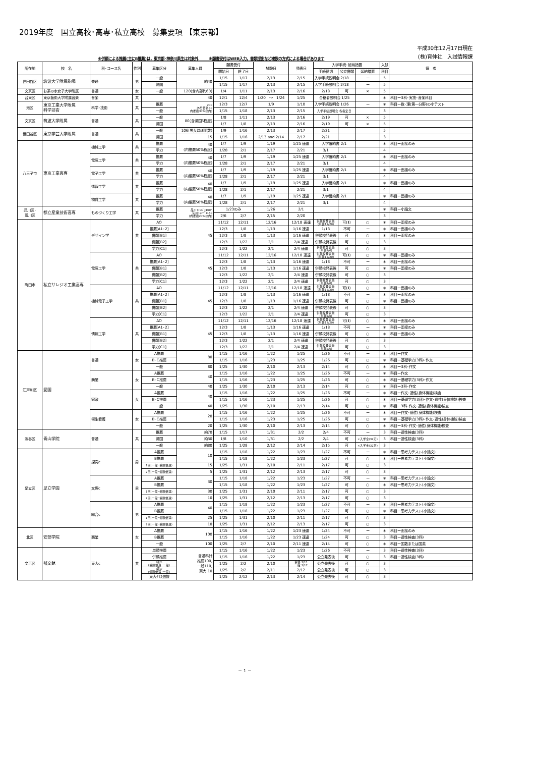2019年度　国立高校･高専･私立高校　募集要項 【東京都】
※併願による推薦(主にB推薦)は，東京都･神奈川県生は対象外　　　※願書受付はWEB入力，書類提出など複数の方式による場合があります
平成30年12月17日現在
(株)育伸社　入試情報課
| 所在地 | 校 名 | 科･コース名 | 性別 | 募集区分 | 募集人員 | 願書受付 | | 試験日 | 発表日 | 入学手続･延納措置 | | | 入試 | 備 考 |
| --- | --- | --- | --- | --- | --- | --- | --- | --- | --- | --- | --- | --- | --- | --- |
| | | | | | | 開始日 | 終了日 | | | 手続締切 | 公立併願 | 延納措置 | 科目 | |
| 世田谷区 | 筑波大学附属駒場 | 普通 | 男 | 一般 | 約40 | 1/15 | 1/17 | 2/13 | 2/15 | 入学手続説明会 2/18 | | ー | 5 | |
| | | | | 帰国 | | 1/15 | 1/17 | 2/13 | 2/15 | 入学手続説明会 2/18 | | ー | 5 | |
| 文京区 | お茶の水女子大学附属 | 普通 | 女 | 一般 | 120(含内部約60) | 1/4 | 1/11 | 2/13 | 2/16 | 2/18 | 可 | × | 5 | |
| 台東区 | 東京藝術大学附属音楽 | 音楽 | 共 | | 40 | 12/1 | 12/4 | 1/20 ～ 1/24 | 1/25 | 合格者説明会 1/25 | | | ＊ | 科目ー3科･実技･音楽科目 |
| 港区 | 東京工業大学附属 科学技術 | 科学･技術 | 共 | 推薦 | 200 (5分野各40 内推薦30%以内) | 12/3 | 12/7 | 1/9 | 1/10 | 入学手続説明会 1/26 | | ー | ＊ | 科目ー数･理(第一分野)の小テスト |
| | | | | 一般 | | 1/15 | 1/18 | 2/13 | 2/15 | 入学手続説明会 各指定日 | | | 3 | |
| 文京区 | 筑波大学附属 | 普通 | 共 | 一般 | 80(含帰国6程度) | 1/8 | 1/11 | 2/13 | 2/16 | 2/19 | 可 | × | 5 | |
| | | | | 帰国 | | 1/7 | 1/8 | 2/13 | 2/16 | 2/19 | 可 | × | 5 | |
| 世田谷区 | 東京学芸大学附属 | 普通 | 共 | 一般 | 106(男女ほぼ同数) | 1/9 | 1/16 | 2/13 | 2/17 | 2/21 | | | 5 | |
| | | | | 帰国 | 15 | 1/15 | 1/16 | 2/13 and 2/14 | 2/17 | 2/21 | | | 3 | |
| 八王子市 | 東京工業高専 | 機械工学 | 共 | 推薦 | 40 (内推薦50%程度) | 1/7 | 1/9 | 1/19 | 1/25 速達 | 入学確約書 2/1 | | | ＊ | 科目ー面接のみ |
| | | | | 学力 | | 1/28 | 2/1 | 2/17 | 2/21 | 3/1 | | | 4 | |
| | | 電気工学 | 共 | 推薦 | 40 (内推薦50%程度) | 1/7 | 1/9 | 1/19 | 1/25 速達 | 入学確約書 2/1 | | | ＊ | 科目ー面接のみ |
| | | | | 学力 | | 1/28 | 2/1 | 2/17 | 2/21 | 3/1 | | | 4 | |
| | | 電子工学 | 共 | 推薦 | 40 (内推薦50%程度) | 1/7 | 1/9 | 1/19 | 1/25 速達 | 入学確約書 2/1 | | | ＊ | 科目ー面接のみ |
| | | | | 学力 | | 1/28 | 2/1 | 2/17 | 2/21 | 3/1 | | | 4 | |
| | | 情報工学 | 共 | 推薦 | 40 (内推薦50%程度) | 1/7 | 1/9 | 1/19 | 1/25 速達 | 入学確約書 2/1 | | | ＊ | 科目ー面接のみ |
| | | | | 学力 | | 1/28 | 2/1 | 2/17 | 2/21 | 3/1 | | | 4 | |
| | | 物質工学 | 共 | 推薦 | 40 (内推薦50%程度) | 1/7 | 1/9 | 1/19 | 1/25 速達 | 入学確約書 2/1 | | | ＊ | 科目ー面接のみ |
| | | | | 学力 | | 1/28 | 2/1 | 2/17 | 2/21 | 3/1 | | | 4 | |
| 品川区･ 荒川区 | 都立産業技術高専 | ものづくり工学 | 共 | 推薦 | 品川ｷｬﾝﾊﾟｽ160･ 荒川ｷｬﾝﾊﾟｽ160 (内推薦20%以内) | 1/23のみ | | 1/26 | 2/1 | | | | ＊ | 科目ー小論文 |
| | | | | 学力 | | 2/6 | 2/7 | 2/15 | 2/20 | | | | 3 | |
| 町田市 | 私立サレジオ工業高専 | デザイン学 | 共 | AO | 45 | 11/12 | 12/11 | 12/16 | 12/18 速達 | 併願校発表後 (単願12/20) | 可(Ⅱ) | ○ | ＊ | 科目ー面接のみ |
| | | | | 推薦[A1･2] | | 12/3 | 1/8 | 1/13 | 1/16 速達 | 1/18 | 不可 | ー | ＊ | 科目ー面接のみ |
| | | | | 併願[B1] | | 12/3 | 1/8 | 1/13 | 1/16 速達 | 併願校発表後 | 可 | ○ | ＊ | 科目ー面接のみ |
| | | | | 併願[B2] | | 12/3 | 1/22 | 2/1 | 2/4 速達 | 併願校発表後 | 可 | ○ | 3 | |
| | | | | 学力[C1] | | 12/3 | 1/22 | 2/1 | 2/4 速達 | 併願校発表後 (単願2/6) | 可 | ○ | 3 | |
| | | 電気工学 | 共 | AO | 45 | 11/12 | 12/11 | 12/16 | 12/18 速達 | 併願校発表後 (単願12/20) | 可(Ⅱ) | ○ | ＊ | 科目ー面接のみ |
| | | | | 推薦[A1･2] | | 12/3 | 1/8 | 1/13 | 1/16 速達 | 1/18 | 不可 | ー | ＊ | 科目ー面接のみ |
| | | | | 併願[B1] | | 12/3 | 1/8 | 1/13 | 1/16 速達 | 併願校発表後 | 可 | ○ | ＊ | 科目ー面接のみ |
| | | | | 併願[B2] | | 12/3 | 1/22 | 2/1 | 2/4 速達 | 併願校発表後 | 可 | ○ | 3 | |
| | | | | 学力[C1] | | 12/3 | 1/22 | 2/1 | 2/4 速達 | 併願校発表後 (単願2/6) | 可 | ○ | 3 | |
| | | 機械電子工学 | 共 | AO | 45 | 11/12 | 12/11 | 12/16 | 12/18 速達 | 併願校発表後 (単願12/20) | 可(Ⅱ) | ○ | ＊ | 科目ー面接のみ |
| | | | | 推薦[A1･2] | | 12/3 | 1/8 | 1/13 | 1/16 速達 | 1/18 | 不可 | ー | ＊ | 科目ー面接のみ |
| | | | | 併願[B1] | | 12/3 | 1/8 | 1/13 | 1/16 速達 | 併願校発表後 | 可 | ○ | ＊ | 科目ー面接のみ |
| | | | | 併願[B2] | | 12/3 | 1/22 | 2/1 | 2/4 速達 | 併願校発表後 | 可 | ○ | 3 | |
| | | | | 学力[C1] | | 12/3 | 1/22 | 2/1 | 2/4 速達 | 併願校発表後 (単願2/6) | 可 | ○ | 3 | |
| | | 情報工学 | 共 | AO | 45 | 11/12 | 12/11 | 12/16 | 12/18 速達 | 併願校発表後 (単願12/20) | 可(Ⅱ) | ○ | ＊ | 科目ー面接のみ |
| | | | | 推薦[A1･2] | | 12/3 | 1/8 | 1/13 | 1/16 速達 | 1/18 | 不可 | ー | ＊ | 科目ー面接のみ |
| | | | | 併願[B1] | | 12/3 | 1/8 | 1/13 | 1/16 速達 | 併願校発表後 | 可 | ○ | ＊ | 科目ー面接のみ |
| | | | | 併願[B2] | | 12/3 | 1/22 | 2/1 | 2/4 速達 | 併願校発表後 | 可 | ○ | 3 | |
| | | | | 学力[C1] | | 12/3 | 1/22 | 2/1 | 2/4 速達 | 併願校発表後 (単願2/6) | 可 | ○ | 3 | |
| 江戸川区 | 愛国 | 普通 | 女 | A推薦 | 80 | 1/15 | 1/16 | 1/22 | 1/25 | 1/26 | 不可 | ー | ＊ | 科目ー作文 |
| | | | | B･C推薦 | | 1/15 | 1/16 | 1/23 | 1/25 | 1/26 | 可 | ○ | ＊ | 科目ー基礎学力(3科)･作文 |
| | | | | 一般 | 80 | 1/25 | 1/30 | 2/10 | 2/13 | 2/14 | 可 | ○ | ＊ | 科目ー3科･作文 |
| | | 商業 | 女 | A推薦 | 40 | 1/15 | 1/16 | 1/22 | 1/25 | 1/26 | 不可 | ー | ＊ | 科目ー作文 |
| | | | | B･C推薦 | | 1/15 | 1/16 | 1/23 | 1/25 | 1/26 | 可 | ○ | ＊ | 科目ー基礎学力(3科)･作文 |
| | | | | 一般 | 40 | 1/25 | 1/30 | 2/10 | 2/13 | 2/14 | 可 | ○ | ＊ | 科目ー3科･作文 |
| | | 家政 | 女 | A推薦 | 40 | 1/15 | 1/16 | 1/22 | 1/25 | 1/26 | 不可 | ー | ＊ | 科目ー作文･適性(身体機能)検査 |
| | | | | B･C推薦 | | 1/15 | 1/16 | 1/23 | 1/25 | 1/26 | 可 | ○ | ＊ | 科目ー基礎学力(3科)･作文･適性(身体機能)検査 |
| | | | | 一般 | 40 | 1/25 | 1/30 | 2/10 | 2/13 | 2/14 | 可 | ○ | ＊ | 科目ー3科･作文･適性(身体機能)検査 |
| | | 衛生看護 | 女 | A推薦 | 20 | 1/15 | 1/16 | 1/22 | 1/25 | 1/26 | 不可 | ー | ＊ | 科目ー作文･適性(身体機能)検査 |
| | | | | B･C推薦 | | 1/15 | 1/16 | 1/23 | 1/25 | 1/26 | 可 | ○ | ＊ | 科目ー基礎学力(3科)･作文･適性(身体機能)検査 |
| | | | | 一般 | 20 | 1/25 | 1/30 | 2/10 | 2/13 | 2/14 | 可 | ○ | ＊ | 科目ー3科･作文･適性(身体機能)検査 |
| 渋谷区 | 青山学院 | 普通 | 共 | 推薦 | 約70 | 1/15 | 1/17 | 1/31 | 2/2 | 2/4 | 不可 | ー | 3 | 科目ー適性検査(3科) |
| | | | | 帰国 | 約30 | 1/8 | 1/10 | 1/31 | 2/2 | 2/4 | 可 | ×入学金(32万) | 3 | 科目ー適性検査(3科) |
| | | | | 一般 | 約80 | 1/25 | 1/28 | 2/12 | 2/14 | 2/15 | 可 | ×入学金(32万) | 3 | |
| 足立区 | 足立学園 | 探究c | 男 | A推薦 | 10 | 1/15 | 1/18 | 1/22 | 1/23 | 1/27 | 不可 | ー | ＊ | 科目ー思考力テスト(小論文) |
| | | | | B推薦 | | 1/15 | 1/18 | 1/22 | 1/23 | 1/27 | 可 | ○ | ＊ | 科目ー思考力テスト(小論文) |
| | | | | 1回(一般･併願優遇) | 15 | 1/25 | 1/31 | 2/10 | 2/11 | 2/17 | 可 | ○ | 3 | |
| | | | | 2回(一般･併願優遇) | 5 | 1/25 | 1/31 | 2/12 | 2/13 | 2/17 | 可 | ○ | 3 | |
| | | 文理c | 男 | A推薦 | 30 | 1/15 | 1/18 | 1/22 | 1/23 | 1/27 | 不可 | ー | ＊ | 科目ー思考力テスト(小論文) |
| | | | | B推薦 | | 1/15 | 1/18 | 1/22 | 1/23 | 1/27 | 可 | ○ | ＊ | 科目ー思考力テスト(小論文) |
| | | | | 1回(一般･併願優遇) | 30 | 1/25 | 1/31 | 2/10 | 2/11 | 2/17 | 可 | ○ | 3 | |
| | | | | 2回(一般･併願優遇) | 10 | 1/25 | 1/31 | 2/12 | 2/13 | 2/17 | 可 | ○ | 3 | |
| | | 総合c | 男 | A推薦 | 40 | 1/15 | 1/18 | 1/22 | 1/23 | 1/27 | 不可 | ー | ＊ | 科目ー思考力テスト(小論文) |
| | | | | B推薦 | | 1/15 | 1/18 | 1/22 | 1/23 | 1/27 | 可 | ○ | ＊ | 科目ー思考力テスト(小論文) |
| | | | | 1回(一般･併願優遇) | 25 | 1/25 | 1/31 | 2/10 | 2/11 | 2/17 | 可 | ○ | 3 | |
| | | | | 2回(一般･併願優遇) | 10 | 1/25 | 1/31 | 2/12 | 2/13 | 2/17 | 可 | ○ | 3 | |
| 北区 | 安部学院 | 商業 | 女 | A推薦 | 100 | 1/15 | 1/16 | 1/22 | 1/23 速達 | 1/24 | 不可 | ー | ＊ | 科目ー面接のみ |
| | | | | B推薦 | | 1/15 | 1/16 | 1/22 | 1/23 速達 | 1/24 | 可 | ○ | 3 | 科目ー適性検査(3科) |
| | | | | 一般 | 100 | 1/25 | 2/7 | 2/10 | 2/11 速達 | 2/14 | 可 | ○ | ＊ | 科目ー国数または国英 |
| 文京区 | 郁文館 | 東大c | 共 | 単願推薦 | 普通科計 推薦100, 一般110, 東大 10 | 1/15 | 1/16 | 1/22 | 1/23 | 1/26 | 不可 | ー | 3 | 科目ー適性検査(3科) |
| | | | | 併願推薦 | | 1/15 | 1/16 | 1/22 | 1/23 | 公立発表後 | 可 | ○ | 3 | 科目ー適性検査(3科) |
| | | | | Ⅰ期① (併願優遇･一般) | | 1/25 | 2/2 | 2/10 | 併優 2/11 一般 2/12 | 公立発表後 | 可 | ○ | 3 | |
| | | | | Ⅰ期② (併願優遇･一般) | | 1/25 | 2/2 | 2/11 | 2/12 | 公立発表後 | 可 | ○ | 3 | |
| | | | | 東大ｸﾗｽ選抜 | | 1/25 | 2/12 | 2/13 | 2/14 | 公立発表後 | 可 | ○ | 3 | |
－ 1 －